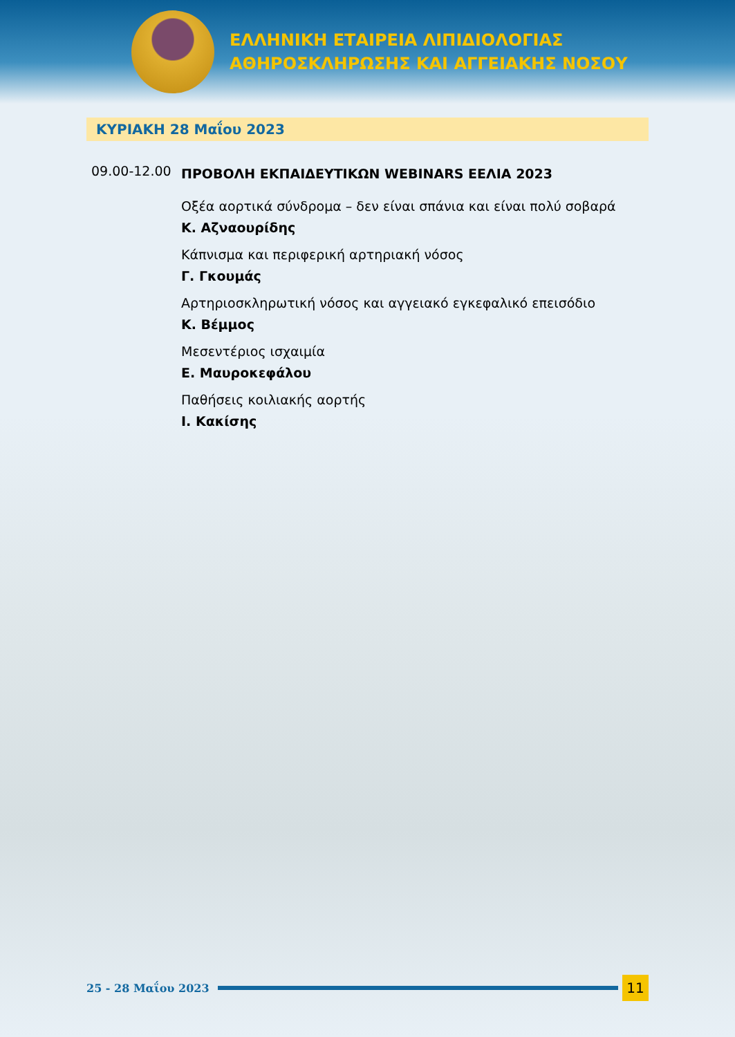ΕΛΛΗΝΙΚΗ ΕΤΑΙΡΕΙΑ ΛΙΠΙΔΙΟΛΟΓΙΑΣ
ΑΘΗΡΟΣΚΛΗΡΩΣΗΣ ΚΑΙ ΑΓΓΕΙΑΚΗΣ ΝΟΣΟΥ
ΚΥΡΙΑΚΗ 28 Μαΐου 2023
09.00-12.00
ΠΡΟΒΟΛΗ ΕΚΠΑΙΔΕΥΤΙΚΩΝ WEBINARS ΕΕΛΙΑ 2023
Οξέα αορτικά σύνδρομα – δεν είναι σπάνια και είναι πολύ σοβαρά
Κ. Αζναουρίδης
Κάπνισμα και περιφερική αρτηριακή νόσος
Γ. Γκουμάς
Αρτηριοσκληρωτική νόσος και αγγειακό εγκεφαλικό επεισόδιο
Κ. Βέμμος
Μεσεντέριος ισχαιμία
Ε. Μαυροκεφάλου
Παθήσεις κοιλιακής αορτής
Ι. Κακίσης
25 - 28 Μαΐου 2023
11